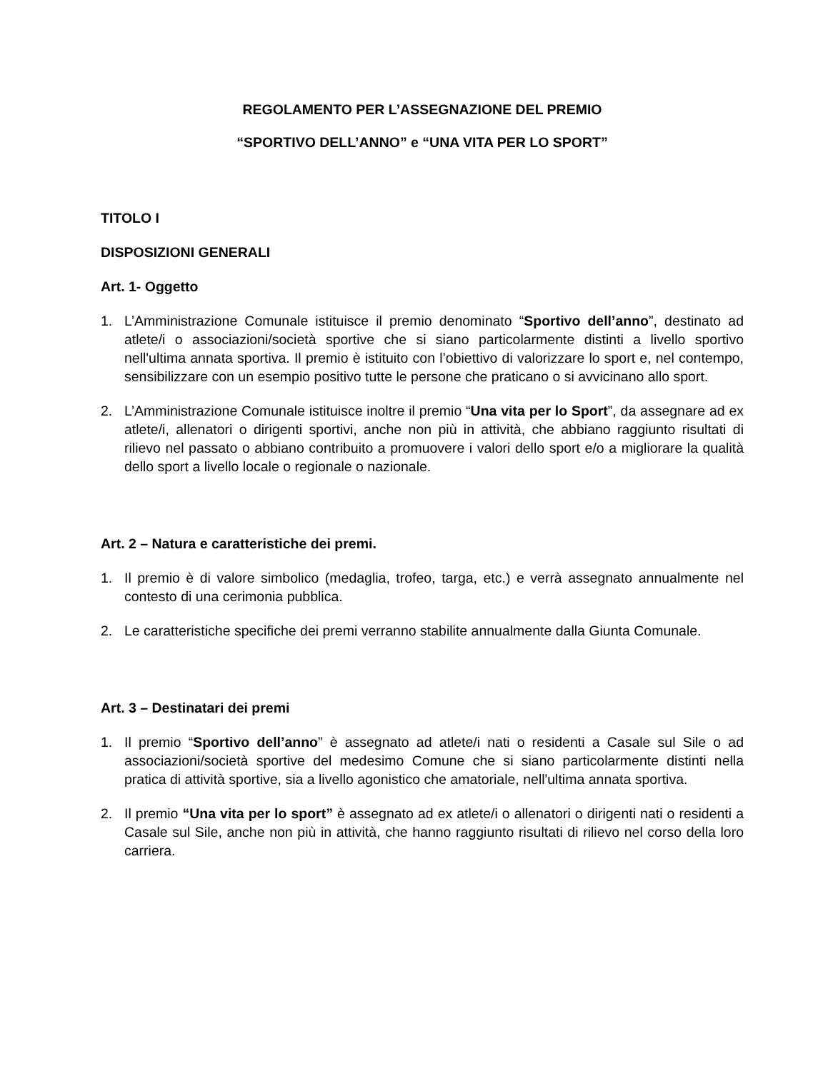REGOLAMENTO PER L’ASSEGNAZIONE DEL PREMIO
“SPORTIVO DELL’ANNO” e “UNA VITA PER LO SPORT”
TITOLO I
DISPOSIZIONI GENERALI
Art. 1- Oggetto
1. L’Amministrazione Comunale istituisce il premio denominato “Sportivo dell’anno”, destinato ad atlete/i o associazioni/società sportive che si siano particolarmente distinti a livello sportivo nell'ultima annata sportiva. Il premio è istituito con l’obiettivo di valorizzare lo sport e, nel contempo, sensibilizzare con un esempio positivo tutte le persone che praticano o si avvicinano allo sport.
2. L’Amministrazione Comunale istituisce inoltre il premio “Una vita per lo Sport”, da assegnare ad ex atlete/i, allenatori o dirigenti sportivi, anche non più in attività, che abbiano raggiunto risultati di rilievo nel passato o abbiano contribuito a promuovere i valori dello sport e/o a migliorare la qualità dello sport a livello locale o regionale o nazionale.
Art. 2 – Natura e caratteristiche dei premi.
1. Il premio è di valore simbolico (medaglia, trofeo, targa, etc.) e verrà assegnato annualmente nel contesto di una cerimonia pubblica.
2. Le caratteristiche specifiche dei premi verranno stabilite annualmente dalla Giunta Comunale.
Art. 3 – Destinatari dei premi
1. Il premio “Sportivo dell’anno” è assegnato ad atlete/i nati o residenti a Casale sul Sile o ad associazioni/società sportive del medesimo Comune che si siano particolarmente distinti nella pratica di attività sportive, sia a livello agonistico che amatoriale, nell'ultima annata sportiva.
2. Il premio “Una vita per lo sport” è assegnato ad ex atlete/i o allenatori o dirigenti nati o residenti a Casale sul Sile, anche non più in attività, che hanno raggiunto risultati di rilievo nel corso della loro carriera.